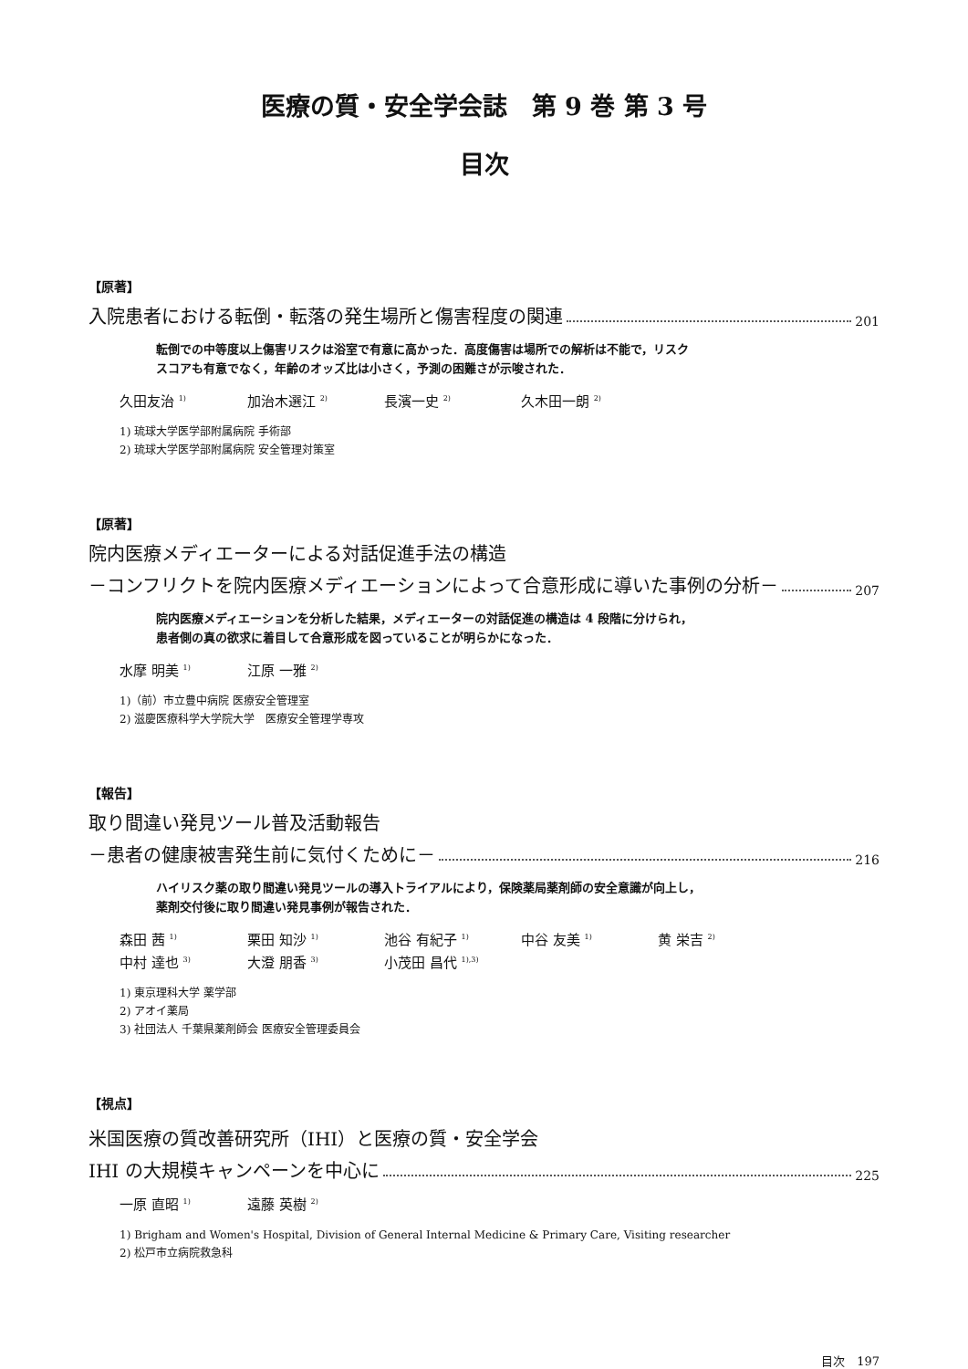医療の質・安全学会誌　第 9 巻 第 3 号
目次
【原著】
入院患者における転倒・転落の発生場所と傷害程度の関連 201
転倒での中等度以上傷害リスクは浴室で有意に高かった．高度傷害は場所での解析は不能で，リスク
スコアも有意でなく，年齢のオッズ比は小さく，予測の困難さが示唆された．
久田友治 <sup>1)</sup> 加治木選江 <sup>2)</sup> 長濱一史 <sup>2)</sup> 久木田一朗 <sup>2)</sup>
1) 琉球大学医学部附属病院 手術部
2) 琉球大学医学部附属病院 安全管理対策室
【原著】
院内医療メディエーターによる対話促進手法の構造
－コンフリクトを院内医療メディエーションによって合意形成に導いた事例の分析－ 207
院内医療メディエーションを分析した結果，メディエーターの対話促進の構造は 4 段階に分けられ，
患者側の真の欲求に着目して合意形成を図っていることが明らかになった．
水摩 明美 <sup>1)</sup> 江原 一雅 <sup>2)</sup>
1)（前）市立豊中病院 医療安全管理室
2) 滋慶医療科学大学院大学　医療安全管理学専攻
【報告】
取り間違い発見ツール普及活動報告
－患者の健康被害発生前に気付くために－ 216
ハイリスク薬の取り間違い発見ツールの導入トライアルにより，保険薬局薬剤師の安全意識が向上し，
薬剤交付後に取り間違い発見事例が報告された．
森田 茜 <sup>1)</sup> 栗田 知沙 <sup>1)</sup> 池谷 有紀子 <sup>1)</sup> 中谷 友美 <sup>1)</sup> 黄 栄吉 <sup>2)</sup> 中村 達也 <sup>3)</sup> 大澄 朋香 <sup>3)</sup> 小茂田 昌代 <sup>1),3)</sup>
1) 東京理科大学 薬学部
2) アオイ薬局
3) 社団法人 千葉県薬剤師会 医療安全管理委員会
【視点】
米国医療の質改善研究所（IHI）と医療の質・安全学会
IHI の大規模キャンペーンを中心に 225
一原 直昭 <sup>1)</sup> 遠藤 英樹 <sup>2)</sup>
1) Brigham and Women's Hospital, Division of General Internal Medicine & Primary Care, Visiting researcher
2) 松戸市立病院救急科
目次　197